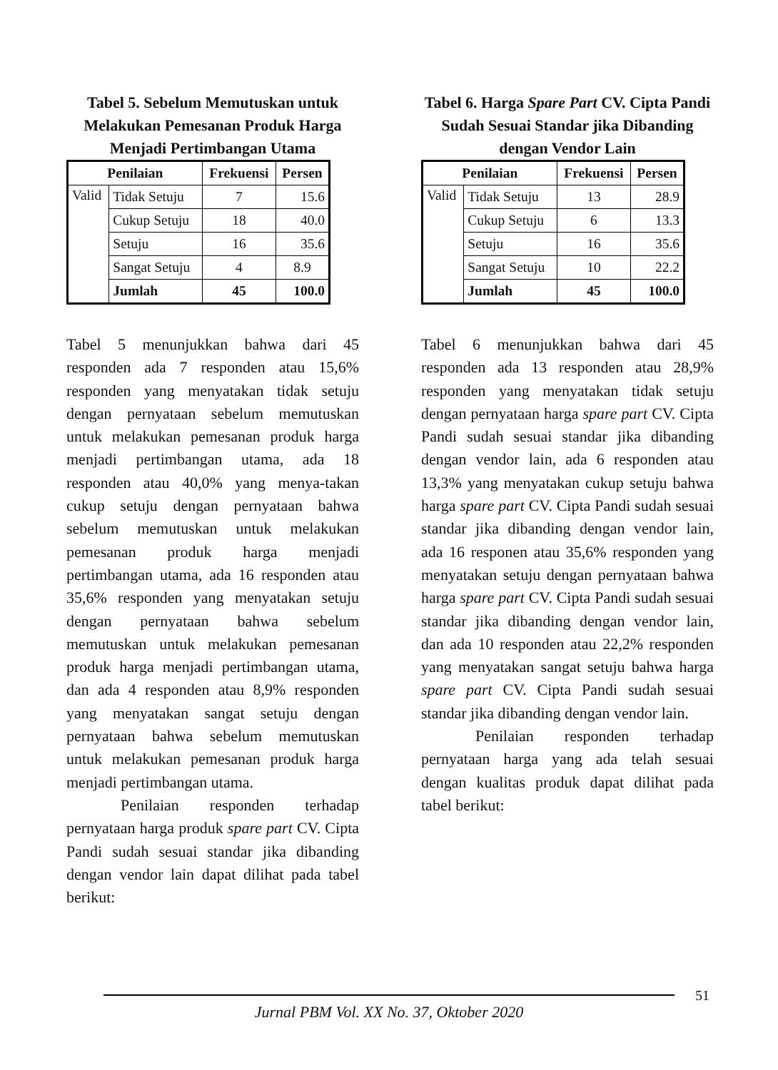Tabel 5. Sebelum Memutuskan untuk Melakukan Pemesanan Produk Harga Menjadi Pertimbangan Utama
| Penilaian | | Frekuensi | Persen |
| --- | --- | --- | --- |
| Valid | Tidak Setuju | 7 | 15.6 |
| | Cukup Setuju | 18 | 40.0 |
| | Setuju | 16 | 35.6 |
| | Sangat Setuju | 4 | 8.9 |
| | Jumlah | 45 | 100.0 |
Tabel 5 menunjukkan bahwa dari 45 responden ada 7 responden atau 15,6% responden yang menyatakan tidak setuju dengan pernyataan sebelum memutuskan untuk melakukan pemesanan produk harga menjadi pertimbangan utama, ada 18 responden atau 40,0% yang menya-takan cukup setuju dengan pernyataan bahwa sebelum memutuskan untuk melakukan pemesanan produk harga menjadi pertimbangan utama, ada 16 responden atau 35,6% responden yang menyatakan setuju dengan pernyataan bahwa sebelum memutuskan untuk melakukan pemesanan produk harga menjadi pertimbangan utama, dan ada 4 responden atau 8,9% responden yang menyatakan sangat setuju dengan pernyataan bahwa sebelum memutuskan untuk melakukan pemesanan produk harga menjadi pertimbangan utama.
Penilaian responden terhadap pernyataan harga produk spare part CV. Cipta Pandi sudah sesuai standar jika dibanding dengan vendor lain dapat dilihat pada tabel berikut:
Tabel 6. Harga Spare Part CV. Cipta Pandi Sudah Sesuai Standar jika Dibanding dengan Vendor Lain
| Penilaian | | Frekuensi | Persen |
| --- | --- | --- | --- |
| Valid | Tidak Setuju | 13 | 28.9 |
| | Cukup Setuju | 6 | 13.3 |
| | Setuju | 16 | 35.6 |
| | Sangat Setuju | 10 | 22.2 |
| | Jumlah | 45 | 100.0 |
Tabel 6 menunjukkan bahwa dari 45 responden ada 13 responden atau 28,9% responden yang menyatakan tidak setuju dengan pernyataan harga spare part CV. Cipta Pandi sudah sesuai standar jika dibanding dengan vendor lain, ada 6 responden atau 13,3% yang menyatakan cukup setuju bahwa harga spare part CV. Cipta Pandi sudah sesuai standar jika dibanding dengan vendor lain, ada 16 responen atau 35,6% responden yang menyatakan setuju dengan pernyataan bahwa harga spare part CV. Cipta Pandi sudah sesuai standar jika dibanding dengan vendor lain, dan ada 10 responden atau 22,2% responden yang menyatakan sangat setuju bahwa harga spare part CV. Cipta Pandi sudah sesuai standar jika dibanding dengan vendor lain.
Penilaian responden terhadap pernyataan harga yang ada telah sesuai dengan kualitas produk dapat dilihat pada tabel berikut:
Jurnal PBM Vol. XX No. 37, Oktober 2020
51